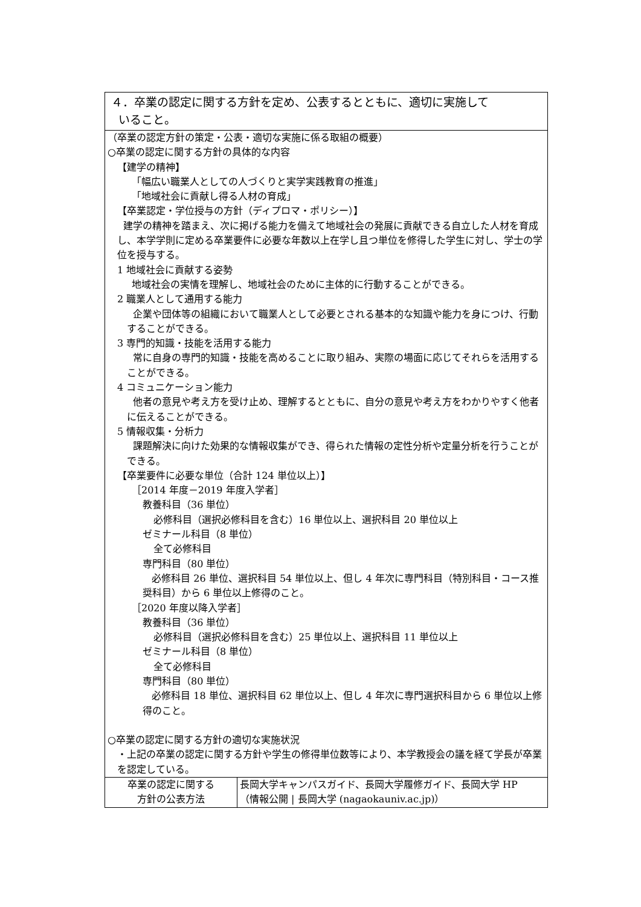| ４．卒業の認定に関する方針を定め、公表するとともに、適切に実施して いること。 | |
| （卒業の認定方針の策定・公表・適切な実施に係る取組の概要） ○卒業の認定に関する方針の具体的な内容 【建学の精神】 「幅広い職業人としての人づくりと実学実践教育の推進」 「地域社会に貢献し得る人材の育成」 【卒業認定・学位授与の方針（ディプロマ・ポリシー）】 建学の精神を踏まえ、次に掲げる能力を備えて地域社会の発展に貢献できる自立した人材を育成し、本学学則に定める卒業要件に必要な年数以上在学し且つ単位を修得した学生に対し、学士の学位を授与する。 1 地域社会に貢献する姿勢 地域社会の実情を理解し、地域社会のために主体的に行動することができる。 2 職業人として通用する能力 企業や団体等の組織において職業人として必要とされる基本的な知識や能力を身につけ、行動することができる。 3 専門的知識・技能を活用する能力 常に自身の専門的知識・技能を高めることに取り組み、実際の場面に応じてそれらを活用することができる。 4 コミュニケーション能力 他者の意見や考え方を受け止め、理解するとともに、自分の意見や考え方をわかりやすく他者に伝えることができる。 5 情報収集・分析力 課題解決に向けた効果的な情報収集ができ、得られた情報の定性分析や定量分析を行うことができる。 【卒業要件に必要な単位（合計 124 単位以上）】 ［2014 年度－2019 年度入学者］ 教養科目（36 単位） 必修科目（選択必修科目を含む）16 単位以上、選択科目 20 単位以上 ゼミナール科目（8 単位） 全て必修科目 専門科目（80 単位） 必修科目 26 単位、選択科目 54 単位以上、但し 4 年次に専門科目（特別科目・コース推奨科目）から 6 単位以上修得のこと。 ［2020 年度以降入学者］ 教養科目（36 単位） 必修科目（選択必修科目を含む）25 単位以上、選択科目 11 単位以上 ゼミナール科目（8 単位） 全て必修科目 専門科目（80 単位） 必修科目 18 単位、選択科目 62 単位以上、但し 4 年次に専門選択科目から 6 単位以上修得のこと。 ○卒業の認定に関する方針の適切な実施状況 ・上記の卒業の認定に関する方針や学生の修得単位数等により、本学教授会の議を経て学長が卒業を認定している。 | |
| 卒業の認定に関する 方針の公表方法 | 長岡大学キャンパスガイド、長岡大学履修ガイド、長岡大学 HP （ 情報公開 / 長岡大学 (nagaokauniv.ac.jp) ） |